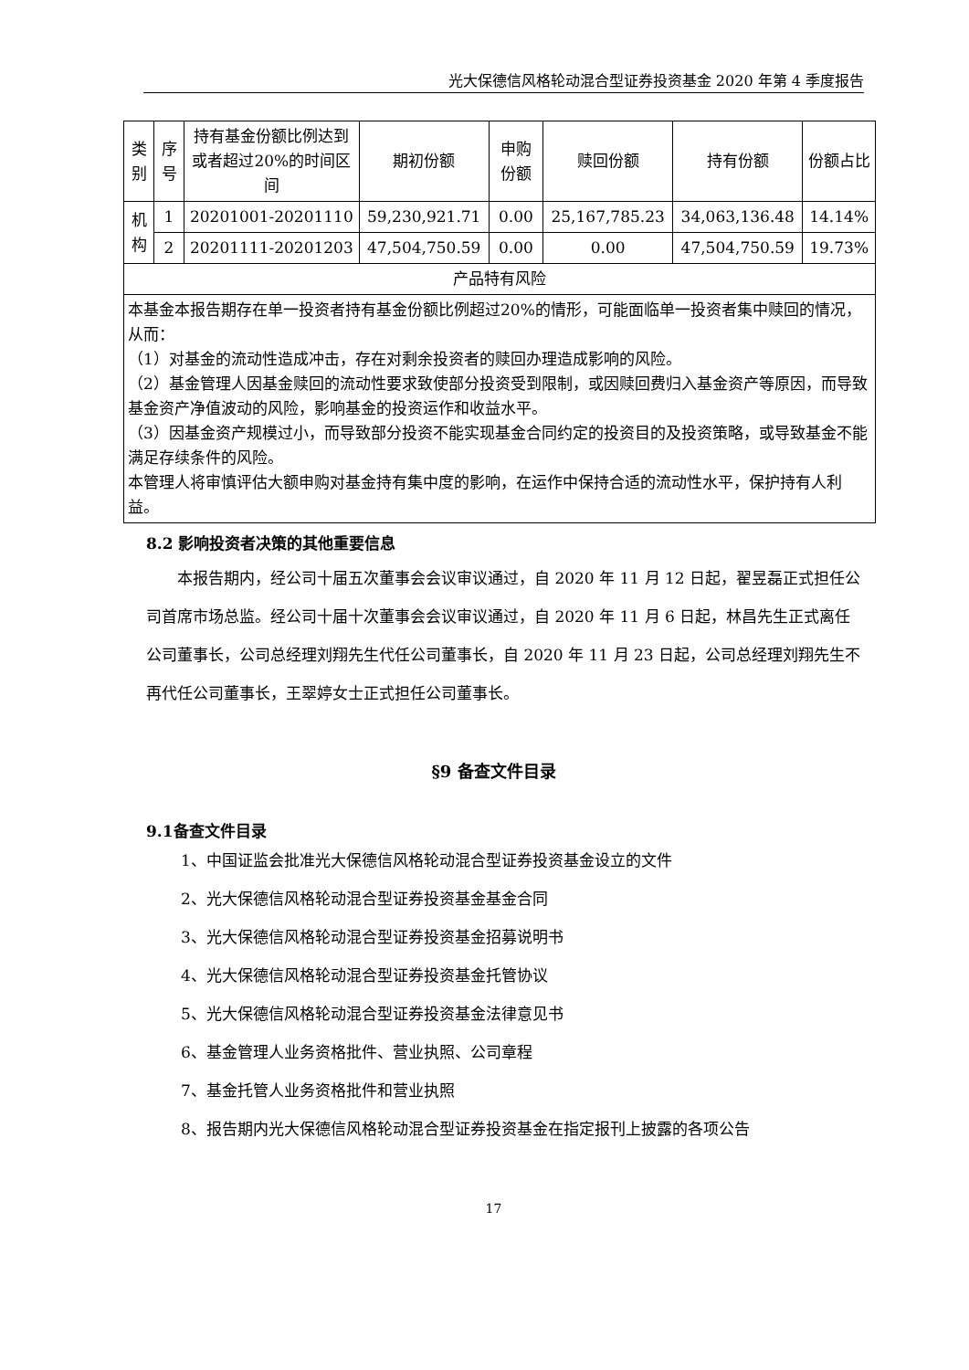光大保德信风格轮动混合型证券投资基金 2020 年第 4 季度报告
| 类别 | 序号 | 持有基金份额比例达到或者超过20%的时间区间 | 期初份额 | 申购份额 | 赎回份额 | 持有份额 | 份额占比 |
| --- | --- | --- | --- | --- | --- | --- | --- |
| 机构 | 1 | 20201001-20201110 | 59,230,921.71 | 0.00 | 25,167,785.23 | 34,063,136.48 | 14.14% |
| | 2 | 20201111-20201203 | 47,504,750.59 | 0.00 | 0.00 | 47,504,750.59 | 19.73% |
| 产品特有风险 | | | | | | | |
| 本基金本报告期存在单一投资者持有基金份额比例超过20%的情形，可能面临单一投资者集中赎回的情况，从而： （1）对基金的流动性造成冲击，存在对剩余投资者的赎回办理造成影响的风险。 （2）基金管理人因基金赎回的流动性要求致使部分投资受到限制，或因赎回费归入基金资产等原因，而导致基金资产净值波动的风险，影响基金的投资运作和收益水平。 （3）因基金资产规模过小，而导致部分投资不能实现基金合同约定的投资目的及投资策略，或导致基金不能满足存续条件的风险。 本管理人将审慎评估大额申购对基金持有集中度的影响，在运作中保持合适的流动性水平，保护持有人利益。 | | | | | | | |
8.2 影响投资者决策的其他重要信息
本报告期内，经公司十届五次董事会会议审议通过，自 2020 年 11 月 12 日起，翟昱磊正式担任公司首席市场总监。经公司十届十次董事会会议审议通过，自 2020 年 11 月 6 日起，林昌先生正式离任公司董事长，公司总经理刘翔先生代任公司董事长，自 2020 年 11 月 23 日起，公司总经理刘翔先生不再代任公司董事长，王翠婷女士正式担任公司董事长。
§9 备查文件目录
9.1备查文件目录
1、中国证监会批准光大保德信风格轮动混合型证券投资基金设立的文件
2、光大保德信风格轮动混合型证券投资基金基金合同
3、光大保德信风格轮动混合型证券投资基金招募说明书
4、光大保德信风格轮动混合型证券投资基金托管协议
5、光大保德信风格轮动混合型证券投资基金法律意见书
6、基金管理人业务资格批件、营业执照、公司章程
7、基金托管人业务资格批件和营业执照
8、报告期内光大保德信风格轮动混合型证券投资基金在指定报刊上披露的各项公告
17